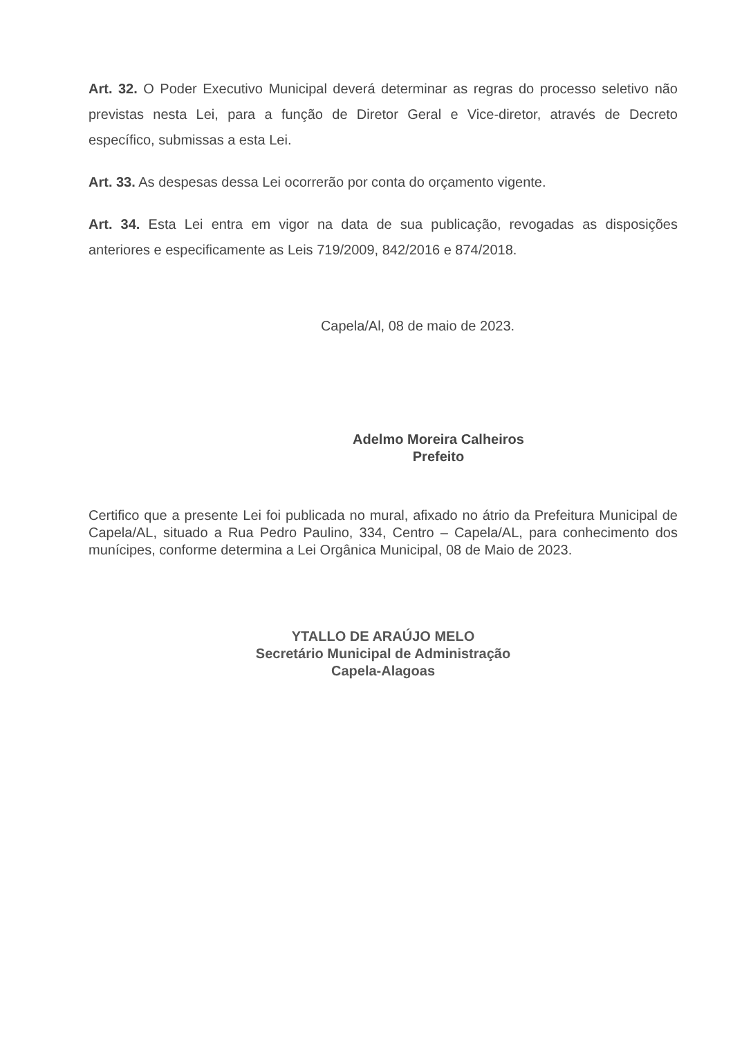Art. 32. O Poder Executivo Municipal deverá determinar as regras do processo seletivo não previstas nesta Lei, para a função de Diretor Geral e Vice-diretor, através de Decreto específico, submissas a esta Lei.
Art. 33. As despesas dessa Lei ocorrerão por conta do orçamento vigente.
Art. 34. Esta Lei entra em vigor na data de sua publicação, revogadas as disposições anteriores e especificamente as Leis 719/2009, 842/2016 e 874/2018.
Capela/Al, 08 de maio de 2023.
Adelmo Moreira Calheiros
Prefeito
Certifico que a presente Lei foi publicada no mural, afixado no átrio da Prefeitura Municipal de Capela/AL, situado a Rua Pedro Paulino, 334, Centro – Capela/AL, para conhecimento dos munícipes, conforme determina a Lei Orgânica Municipal, 08 de Maio de 2023.
YTALLO DE ARAÚJO MELO
Secretário Municipal de Administração
Capela-Alagoas